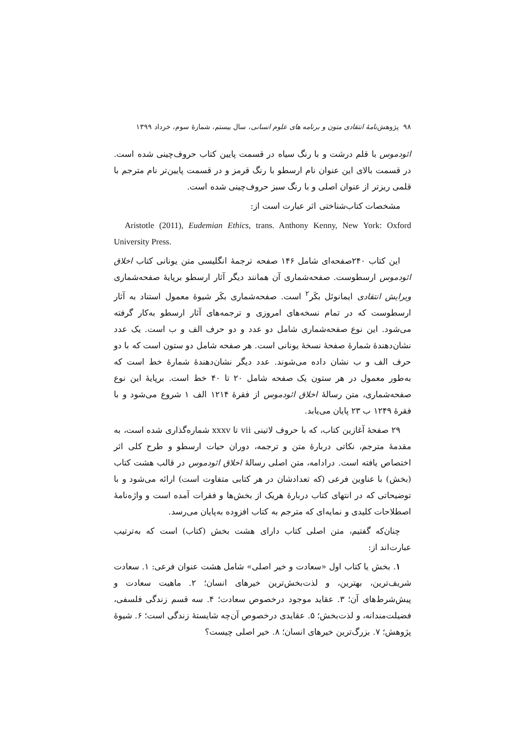۹۸ پژوهش‌نامهٔ انتقادی متون و برنامه های علوم انسانی، سال بیستم، شمارهٔ سوم، خرداد ۱۳۹۹
ائودموس با قلم درشت و با رنگ سیاه در قسمت پایین کتاب حروف‌چینی شده است. در قسمت بالای این عنوان نام ارسطو با رنگ قرمز و در قسمت پایین‌تر نام مترجم با قلمی ریزتر از عنوان اصلی و با رنگ سبز حروف‌چینی شده است.
مشخصات کتاب‌شناختی اثر عبارت است از:
Aristotle (2011), Eudemian Ethics, trans. Anthony Kenny, New York: Oxford University Press.
این کتاب ۲۴۰صفحه‌ای شامل ۱۴۶ صفحه ترجمهٔ انگلیسی متن یونانی کتاب اخلاق ائودموس ارسطوست. صفحه‌شماری آن همانند دیگر آثار ارسطو برپایهٔ صفحه‌شماری ویرایش انتقادی ایمانوئل بکَر<sup>۲</sup> است. صفحه‌شماری بکَر شیوهٔ معمول استناد به آثار ارسطوست که در تمام نسخه‌های امروزی و ترجمه‌های آثار ارسطو به‌کار گرفته می‌شود. این نوع صفحه‌شماری شامل دو عدد و دو حرف الف و ب است. یک عدد نشان‌دهندهٔ شمارهٔ صفحهٔ نسخهٔ یونانی است. هر صفحه شامل دو ستون است که با دو حرف الف و ب نشان داده می‌شوند. عدد دیگر نشان‌دهندهٔ شمارهٔ خط است که به‌طور معمول در هر ستون یک صفحه شامل ۲۰ تا ۴۰ خط است. برپایهٔ این نوع صفحه‌شماری، متن رسالهٔ اخلاق ائودموس از فقرهٔ ۱۲۱۴ الف ۱ شروع می‌شود و با فقرهٔ ۱۲۴۹ ب ۲۳ پایان می‌یابد.
۲۹ صفحهٔ آغازین کتاب، که با حروف لاتینی vii تا xxxv شماره‌گذاری شده است، به مقدمهٔ مترجم، نکاتی دربارهٔ متن و ترجمه، دوران حیات ارسطو و طرح کلی اثر اختصاص یافته است. درادامه، متن اصلی رسالهٔ اخلاق ائودموس در قالب هشت کتاب (بخش) با عناوین فرعی (که تعدادشان در هر کتابی متفاوت است) ارائه می‌شود و با توضیحاتی که در انتهای کتاب دربارهٔ هریک از بخش‌ها و فقرات آمده است و واژه‌نامهٔ اصطلاحات کلیدی و نمایه‌ای که مترجم به کتاب افزوده به‌پایان می‌رسد.
چنان‌که گفتیم، متن اصلی کتاب دارای هشت بخش (کتاب) است که به‌ترتیب عبارت‌اند از:
۱. بخش یا کتاب اول «سعادت و خیر اصلی» شامل هشت عنوان فرعی: ۱. سعادت شریف‌ترین، بهترین، و لذت‌بخش‌ترین خیرهای انسان؛ ۲. ماهیت سعادت و پیش‌شرط‌های آن؛ ۳. عقاید موجود درخصوص سعادت؛ ۴. سه قسم زندگی فلسفی، فضیلت‌مندانه، و لذت‌بخش؛ ۵. عقایدی درخصوص آن‌چه شایستهٔ زندگی است؛ ۶. شیوهٔ پژوهش؛ ۷. بزرگ‌ترین خیرهای انسان؛ ۸. خیر اصلی چیست؟